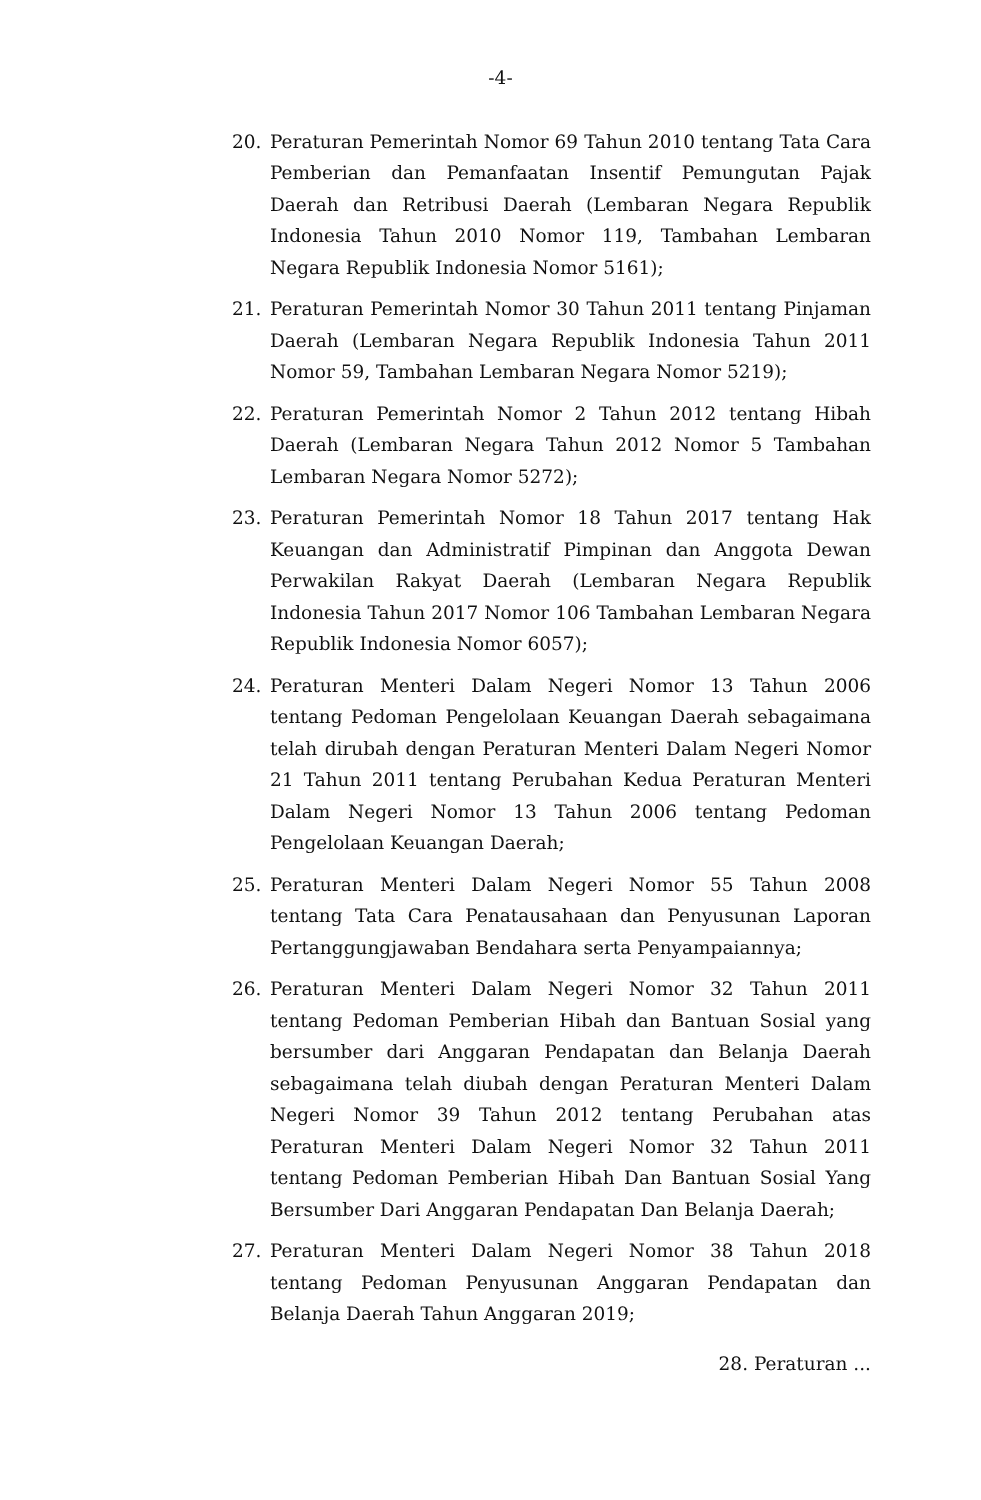-4-
20. Peraturan Pemerintah Nomor 69 Tahun 2010 tentang Tata Cara Pemberian dan Pemanfaatan Insentif Pemungutan Pajak Daerah dan Retribusi Daerah (Lembaran Negara Republik Indonesia Tahun 2010 Nomor 119, Tambahan Lembaran Negara Republik Indonesia Nomor 5161);
21. Peraturan Pemerintah Nomor 30 Tahun 2011 tentang Pinjaman Daerah (Lembaran Negara Republik Indonesia Tahun 2011 Nomor 59, Tambahan Lembaran Negara Nomor 5219);
22. Peraturan Pemerintah Nomor 2 Tahun 2012 tentang Hibah Daerah (Lembaran Negara Tahun 2012 Nomor 5 Tambahan Lembaran Negara Nomor 5272);
23. Peraturan Pemerintah Nomor 18 Tahun 2017 tentang Hak Keuangan dan Administratif Pimpinan dan Anggota Dewan Perwakilan Rakyat Daerah (Lembaran Negara Republik Indonesia Tahun 2017 Nomor 106 Tambahan Lembaran Negara Republik Indonesia Nomor 6057);
24. Peraturan Menteri Dalam Negeri Nomor 13 Tahun 2006 tentang Pedoman Pengelolaan Keuangan Daerah sebagaimana telah dirubah dengan Peraturan Menteri Dalam Negeri Nomor 21 Tahun 2011 tentang Perubahan Kedua Peraturan Menteri Dalam Negeri Nomor 13 Tahun 2006 tentang Pedoman Pengelolaan Keuangan Daerah;
25. Peraturan Menteri Dalam Negeri Nomor 55 Tahun 2008 tentang Tata Cara Penatausahaan dan Penyusunan Laporan Pertanggungjawaban Bendahara serta Penyampaiannya;
26. Peraturan Menteri Dalam Negeri Nomor 32 Tahun 2011 tentang Pedoman Pemberian Hibah dan Bantuan Sosial yang bersumber dari Anggaran Pendapatan dan Belanja Daerah sebagaimana telah diubah dengan Peraturan Menteri Dalam Negeri Nomor 39 Tahun 2012 tentang Perubahan atas Peraturan Menteri Dalam Negeri Nomor 32 Tahun 2011 tentang Pedoman Pemberian Hibah Dan Bantuan Sosial Yang Bersumber Dari Anggaran Pendapatan Dan Belanja Daerah;
27. Peraturan Menteri Dalam Negeri Nomor 38 Tahun 2018 tentang Pedoman Penyusunan Anggaran Pendapatan dan Belanja Daerah Tahun Anggaran 2019;
28. Peraturan ...